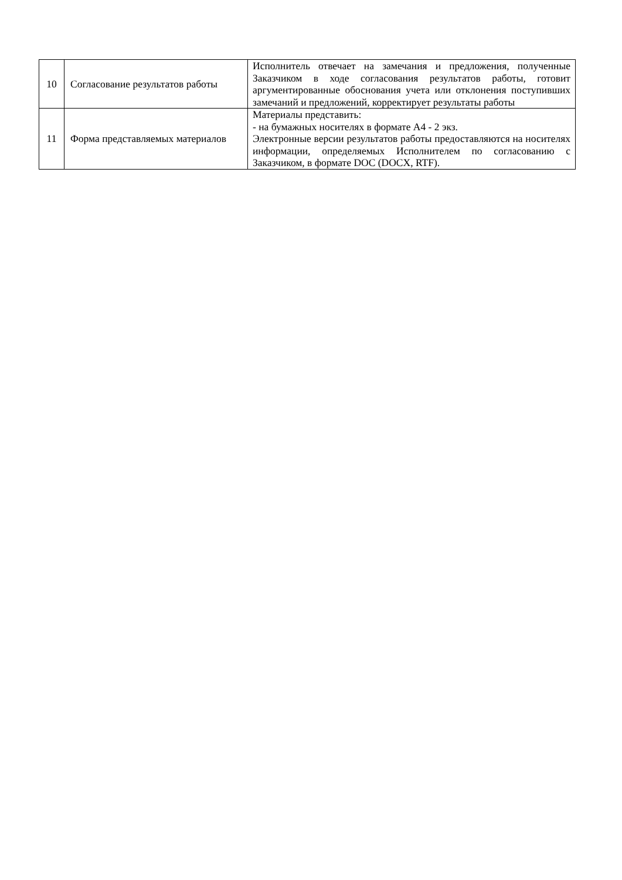| 10 | Согласование результатов работы | Исполнитель отвечает на замечания и предложения, полученные Заказчиком в ходе согласования результатов работы, готовит аргументированные обоснования учета или отклонения поступивших замечаний и предложений, корректирует результаты работы |
| 11 | Форма представляемых материалов | Материалы представить: - на бумажных носителях в формате А4 - 2 экз. Электронные версии результатов работы предоставляются на носителях информации, определяемых Исполнителем по согласованию с Заказчиком, в формате DOC (DOCX, RTF). |